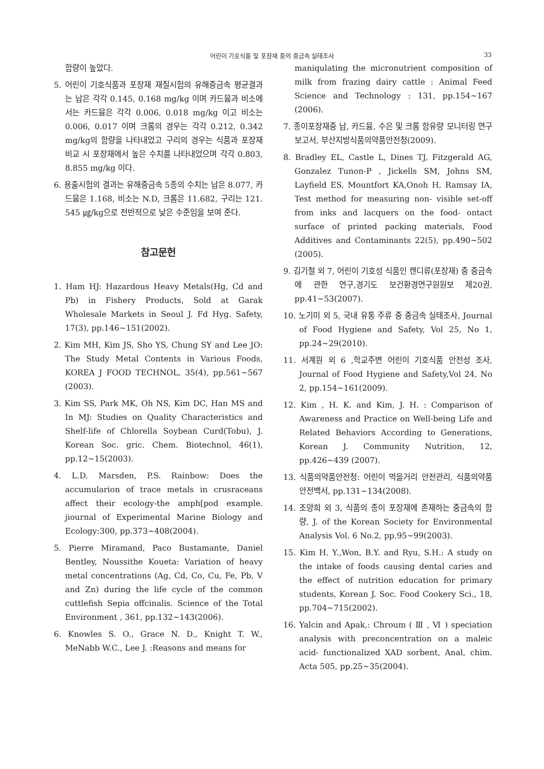어린이 기호식품 및 포장재 중의 중금속 실태조사 33
함량이 높았다.
5. 어린이 기호식품과 포장재 재질시험의 유해중금속 평균결과는 납은 각각 0.145, 0.168 mg/kg 이며 카드뮴과 비소에서는 카드뮴은 각각 0.006, 0.018 mg/kg 이고 비소는 0.006, 0.017 이며 크롬의 경우는 각각 0.212, 0.342 mg/kg의 함량을 나타내었고 구리의 경우는 식품과 포장재 비교 시 포장재에서 높은 수치를 나타내었으며 각각 0.803, 8.855 mg/kg 이다.
6. 용출시험의 결과는 유해중금속 5종의 수치는 납은 8.077, 카드뮴은 1.168, 비소는 N.D, 크롬은 11.682, 구리는 121. 545 ㎍/kg으로 전반적으로 낮은 수준임을 보여 준다.
참고문헌
1. Ham HJ: Hazardous Heavy Metals(Hg, Cd and Pb) in Fishery Products, Sold at Garak Wholesale Markets in Seoul J. Fd Hyg. Safety, 17(3), pp.146~151(2002).
2. Kim MH, Kim JS, Sho YS, Chung SY and Lee JO: The Study Metal Contents in Various Foods, KOREA J FOOD TECHNOL, 35(4), pp.561~567 (2003).
3. Kim SS, Park MK, Oh NS, Kim DC, Han MS and In MJ: Studies on Quality Characteristics and Shelf-life of Chlorella Soybean Curd(Tobu), J. Korean Soc. gric. Chem. Biotechnol, 46(1), pp.12~15(2003).
4. L.D. Marsden, P.S. Rainbow: Does the accumularion of trace metals in crusraceans affect their ecology-the amph[pod example. jiournal of Experimental Marine Biology and Ecology:300, pp.373~408(2004).
5. Pierre Miramand, Paco Bustamante, Daniel Bentley, Noussithe Koueta: Variation of heavy metal concentrations (Ag, Cd, Co, Cu, Fe, Pb, V and Zn) during the life cycle of the common cuttlefish Sepia offcinalis. Science of the Total Environment , 361, pp.132~143(2006).
6. Knowles S. O., Grace N. D., Knight T. W., MeNabb W.C., Lee J. :Reasons and means for
maniqulating the micronutrient composition of milk from frazing dairy cattle : Animal Feed Science and Technology : 131, pp.154~167 (2006).
7. 종이포장재중 납, 카드뮴, 수은 및 크롬 함유량 모니터링 연구보고서, 부산지방식품의약품안전청(2009).
8. Bradley EL, Castle L, Dines TJ, Fitzgerald AG, Gonzalez Tunon-P , Jickells SM, Johns SM, Layfield ES, Mountfort KA,Onoh H, Ramsay IA, Test method for measuring non- visible set-off from inks and lacquers on the food- ontact surface of printed packing materials, Food Additives and Contaminants 22(5), pp.490~502 (2005).
9. 김기철 외 7, 어린이 기호성 식품인 캔디류(포장재) 중 중금속에 관한 연구,경기도 보건환경연구원원보 제20권, pp.41~53(2007).
10. 노기미 외 5, 국내 유통 주류 중 중금속 실태조사, Journal of Food Hygiene and Safety, Vol 25, No 1, pp.24~29(2010).
11. 서계원 외 6 ,학교주변 어린이 기호식품 안전성 조사, Journal of Food Hygiene and Safety,Vol 24, No 2, pp.154~161(2009).
12. Kim , H. K. and Kim, J. H. : Comparison of Awareness and Practice on Well-being Life and Related Behaviors According to Generations, Korean J. Community Nutrition, 12, pp.426~439 (2007).
13. 식품의약품안전청: 어린이 먹을거리 안전관리, 식품의약품안전백서, pp.131~134(2008).
14. 조양희 외 3, 식품의 종이 포장재에 존재하는 중금속의 함량, J. of the Korean Society for Environmental Analysis Vol. 6 No.2, pp.95~99(2003).
15. Kim H. Y.,Won, B.Y. and Ryu, S.H.: A study on the intake of foods causing dental caries and the effect of nutrition education for primary students, Korean J. Soc. Food Cookery Sci., 18, pp.704~715(2002).
16. Yalcin and Apak,: Chroum ( Ⅲ , Ⅵ ) speciation analysis with preconcentration on a maleic acid- functionalized XAD sorbent, Anal, chim. Acta 505, pp.25~35(2004).